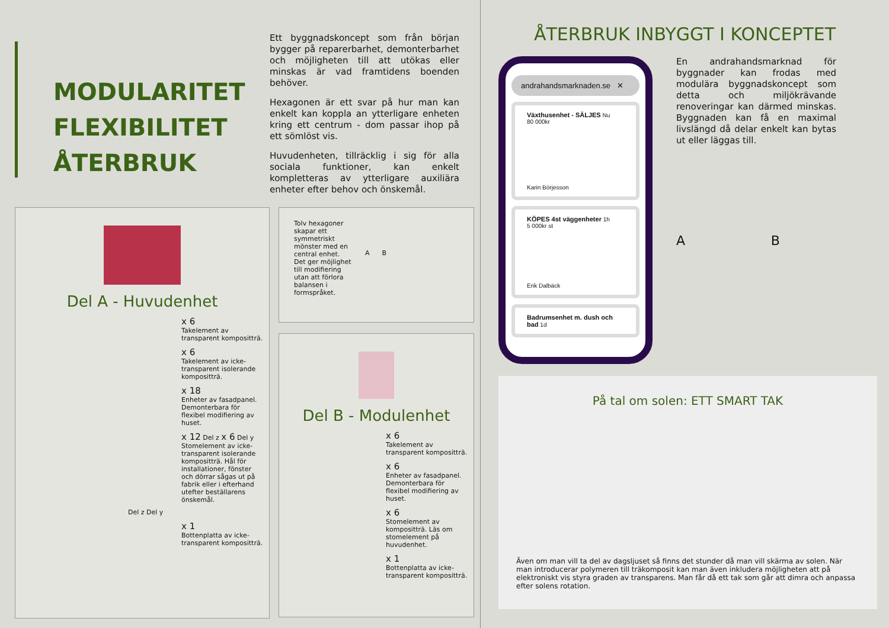MODULARITET
FLEXIBILITET
ÅTERBRUK
Ett byggnadskoncept som från början bygger på reparerbarhet, demonterbarhet och möjligheten till att utökas eller minskas är vad framtidens boenden behöver.
Hexagonen är ett svar på hur man kan enkelt kan koppla an ytterligare enheten kring ett centrum - dom passar ihop på ett sömlöst vis.
Huvudenheten, tillräcklig i sig för alla sociala funktioner, kan enkelt kompletteras av ytterligare auxiliära enheter efter behov och önskemål.
Del A - Huvudenhet
x 6
Takelement av transparent kompositträ.
x 6
Takelement av icke-transparent isolerande kompositträ.
x 18
Enheter av fasadpanel. Demonterbara för flexibel modifiering av huset.
x 12 Del z x 6 Del y
Stomelement av icke-transparent isolerande kompositträ. Hål för installationer, fönster och dörrar sågas ut på fabrik eller i efterhand utefter beställarens önskemål.
Del z Del y
x 1
Bottenplatta av icke-transparent kompositträ.
Tolv hexagoner skapar ett symmetriskt mönster med en central enhet. Det ger möjlighet till modifiering utan att förlora balansen i formspråket.
A B
Del B - Modulenhet
x 6
Takelement av transparent kompositträ.
x 6
Enheter av fasadpanel. Demonterbara för flexibel modifiering av huset.
x 6
Stomelement av kompositträ. Läs om stomelement på huvudenhet.
x 1
Bottenplatta av icke-transparent kompositträ.
ÅTERBRUK INBYGGT I KONCEPTET
andrahandsmarknaden.se ✕
Växthusenhet - SÄLJES Nu
80 000kr
Karin Börjesson
KÖPES 4st väggenheter 1h
5 000kr st
Erik Dalbäck
Badrumsenhet m. dush och bad 1d
En andrahandsmarknad för byggnader kan frodas med modulära byggnadskoncept som detta och miljökrävande renoveringar kan därmed minskas. Byggnaden kan få en maximal livslängd då delar enkelt kan bytas ut eller läggas till.
A B
På tal om solen: ETT SMART TAK
Även om man vill ta del av dagsljuset så finns det stunder då man vill skärma av solen. När man introducerar polymeren till träkomposit kan man även inkludera möjligheten att på elektroniskt vis styra graden av transparens. Man får då ett tak som går att dimra och anpassa efter solens rotation.